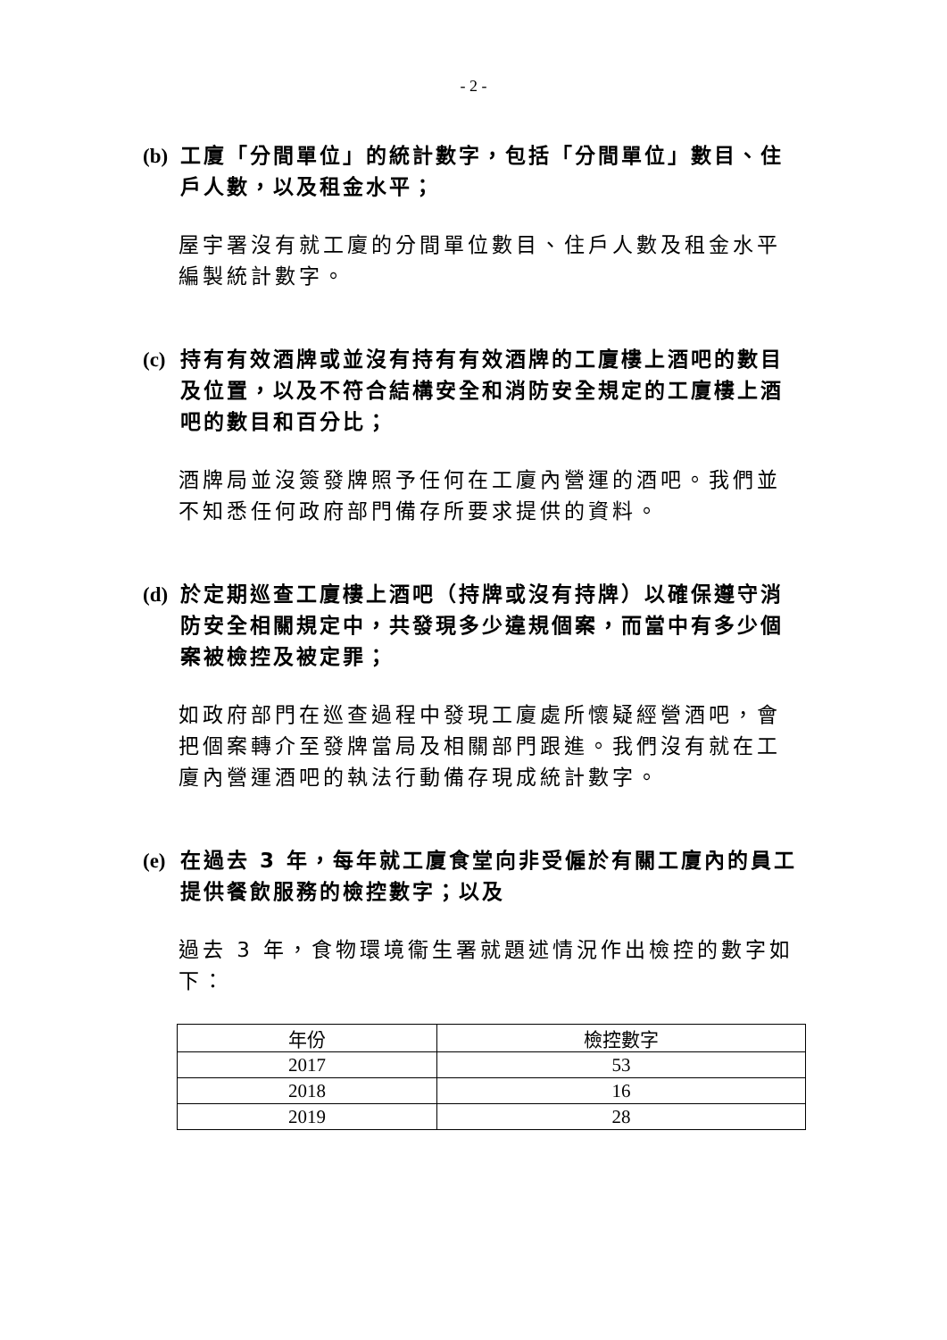- 2 -
(b) 工廈「分間單位」的統計數字，包括「分間單位」數目、住戶人數，以及租金水平；
屋宇署沒有就工廈的分間單位數目、住戶人數及租金水平編製統計數字。
(c) 持有有效酒牌或並沒有持有有效酒牌的工廈樓上酒吧的數目及位置，以及不符合結構安全和消防安全規定的工廈樓上酒吧的數目和百分比；
酒牌局並沒簽發牌照予任何在工廈內營運的酒吧。我們並不知悉任何政府部門備存所要求提供的資料。
(d) 於定期巡查工廈樓上酒吧（持牌或沒有持牌）以確保遵守消防安全相關規定中，共發現多少違規個案，而當中有多少個案被檢控及被定罪；
如政府部門在巡查過程中發現工廈處所懷疑經營酒吧，會把個案轉介至發牌當局及相關部門跟進。我們沒有就在工廈內營運酒吧的執法行動備存現成統計數字。
(e) 在過去 3 年，每年就工廈食堂向非受僱於有關工廈內的員工提供餐飲服務的檢控數字；以及
過去 3 年，食物環境衞生署就題述情況作出檢控的數字如下：
| 年份 | 檢控數字 |
| --- | --- |
| 2017 | 53 |
| 2018 | 16 |
| 2019 | 28 |